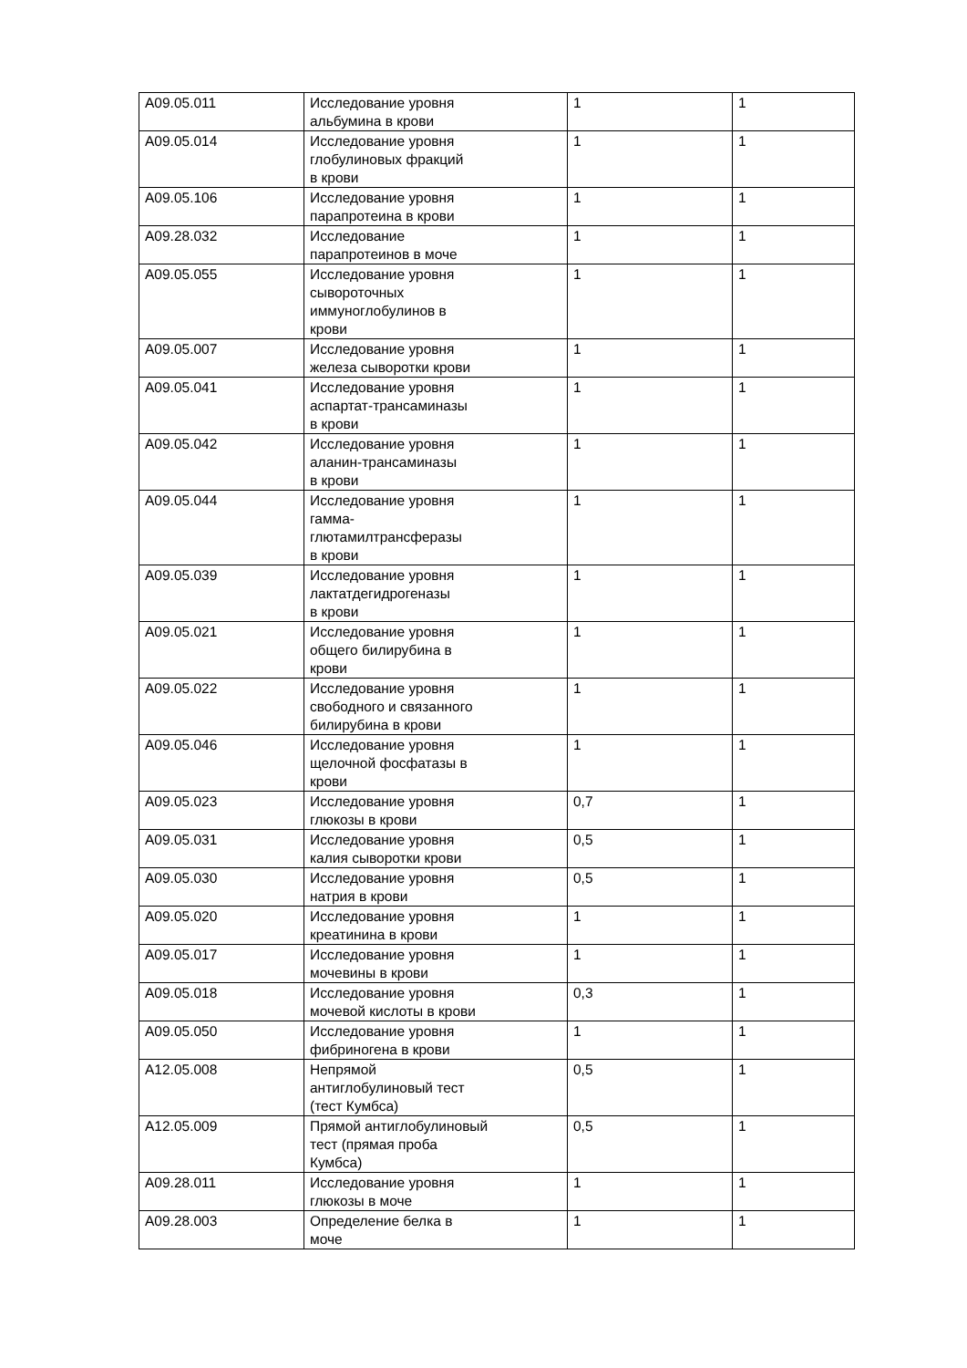| A09.05.011 | Исследование уровня альбумина в крови | 1 | 1 |
| A09.05.014 | Исследование уровня глобулиновых фракций в крови | 1 | 1 |
| A09.05.106 | Исследование уровня парапротеина в крови | 1 | 1 |
| A09.28.032 | Исследование парапротеинов в моче | 1 | 1 |
| A09.05.055 | Исследование уровня сывороточных иммуноглобулинов в крови | 1 | 1 |
| A09.05.007 | Исследование уровня железа сыворотки крови | 1 | 1 |
| A09.05.041 | Исследование уровня аспартат-трансаминазы в крови | 1 | 1 |
| A09.05.042 | Исследование уровня аланин-трансаминазы в крови | 1 | 1 |
| A09.05.044 | Исследование уровня гамма- глютамилтрансферазы в крови | 1 | 1 |
| A09.05.039 | Исследование уровня лактатдегидрогеназы в крови | 1 | 1 |
| A09.05.021 | Исследование уровня общего билирубина в крови | 1 | 1 |
| A09.05.022 | Исследование уровня свободного и связанного билирубина в крови | 1 | 1 |
| A09.05.046 | Исследование уровня щелочной фосфатазы в крови | 1 | 1 |
| A09.05.023 | Исследование уровня глюкозы в крови | 0,7 | 1 |
| A09.05.031 | Исследование уровня калия сыворотки крови | 0,5 | 1 |
| A09.05.030 | Исследование уровня натрия в крови | 0,5 | 1 |
| A09.05.020 | Исследование уровня креатинина в крови | 1 | 1 |
| A09.05.017 | Исследование уровня мочевины в крови | 1 | 1 |
| A09.05.018 | Исследование уровня мочевой кислоты в крови | 0,3 | 1 |
| A09.05.050 | Исследование уровня фибриногена в крови | 1 | 1 |
| A12.05.008 | Непрямой антиглобулиновый тест (тест Кумбса) | 0,5 | 1 |
| A12.05.009 | Прямой антиглобулиновый тест (прямая проба Кумбса) | 0,5 | 1 |
| A09.28.011 | Исследование уровня глюкозы в моче | 1 | 1 |
| A09.28.003 | Определение белка в моче | 1 | 1 |